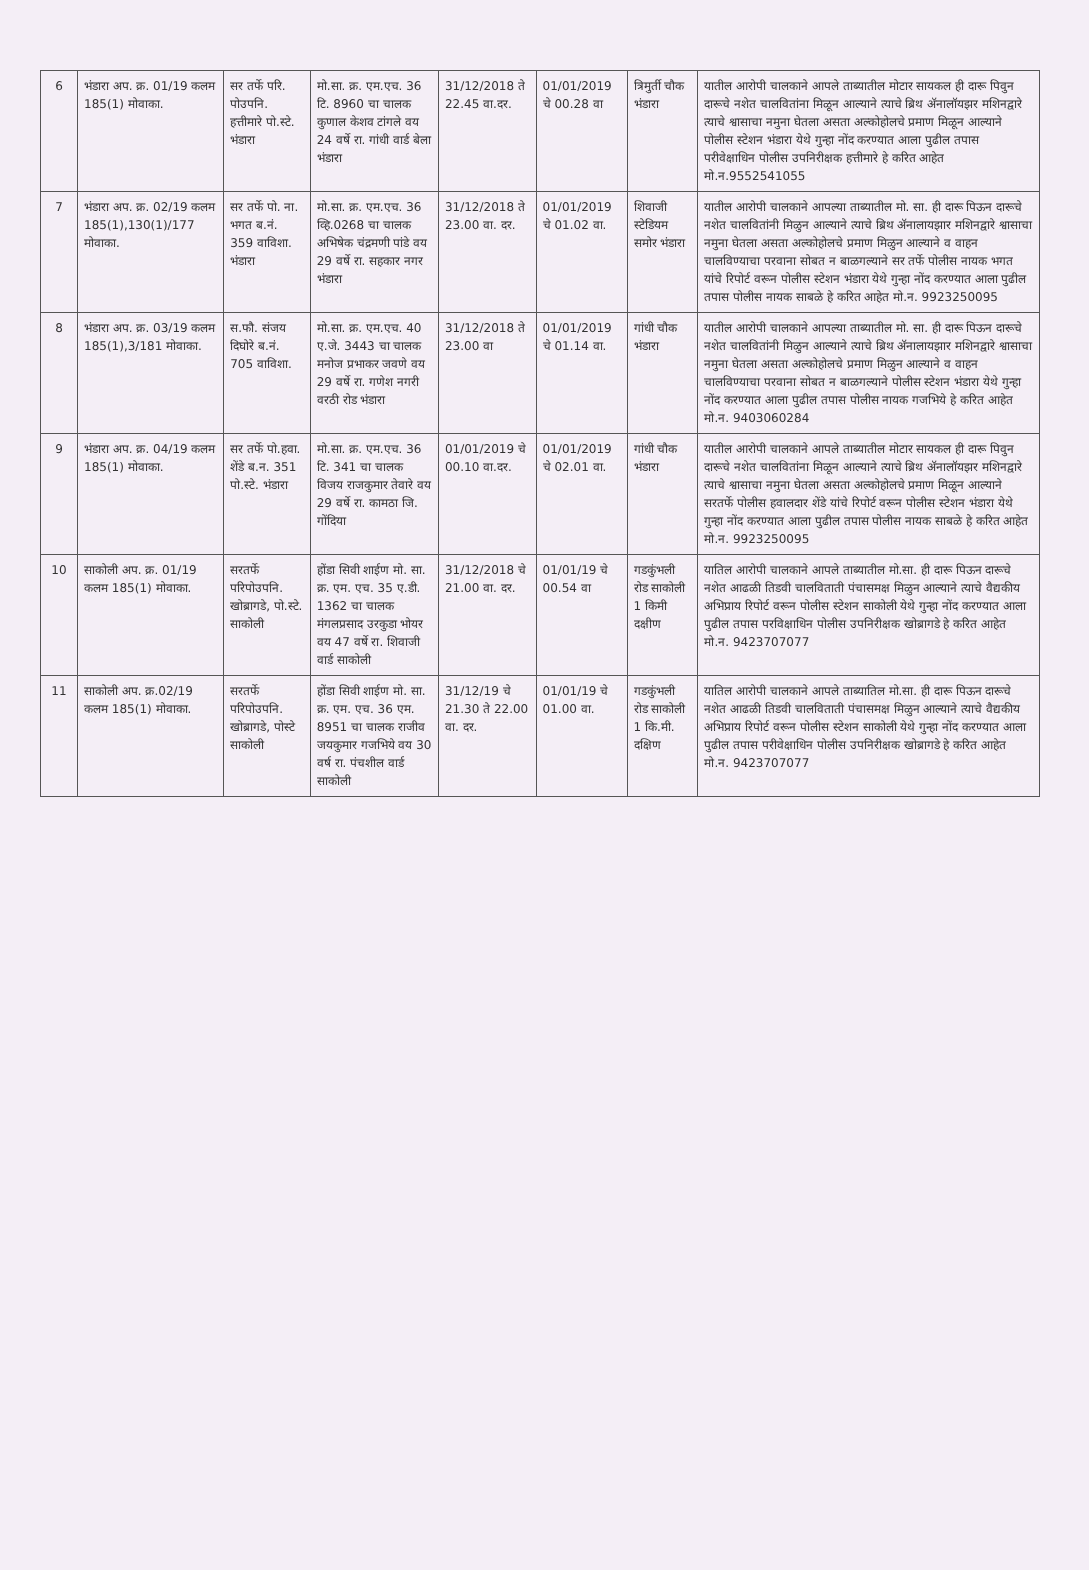| 6 | भंडारा अप. क्र. 01/19 कलम 185(1) मोवाका. | सर तर्फे परि. पोउपनि. हत्तीमारे पो.स्टे. भंडारा | मो.सा. क्र. एम.एच. 36 टि. 8960 चा चालक कुणाल केशव टांगले वय 24 वर्षे रा. गांधी वार्ड बेला भंडारा | 31/12/2018 ते 22.45 वा.दर. | 01/01/2019 चे 00.28 वा | त्रिमुर्ती चौक भंडारा | यातील आरोपी चालकाने आपले ताब्यातील मोटार सायकल ही दारू पिवुन दारूचे नशेत चालवितांना मिळून आल्याने त्याचे ब्रिथ ॲनालॉयझर मशिनद्वारे त्याचे श्वासाचा नमुना घेतला असता अल्कोहोलचे प्रमाण मिळून आल्याने पोलीस स्टेशन भंडारा येथे गुन्हा नोंद करण्यात आला पुढील तपास परीवेक्षाधिन पोलीस उपनिरीक्षक हत्तीमारे हे करित आहेत मो.न.9552541055 |
| 7 | भंडारा अप. क्र. 02/19 कलम 185(1),130(1)/177 मोवाका. | सर तर्फे पो. ना. भगत ब.नं. 359 वाविशा. भंडारा | मो.सा. क्र. एम.एच. 36 व्हि.0268 चा चालक अभिषेक चंद्रमणी पांडे वय 29 वर्षे रा. सहकार नगर भंडारा | 31/12/2018 ते 23.00 वा. दर. | 01/01/2019 चे 01.02 वा. | शिवाजी स्टेडियम समोर भंडारा | यातील आरोपी चालकाने आपल्या ताब्यातील मो. सा. ही दारू पिऊन दारूचे नशेत चालवितांनी मिळुन आल्याने त्याचे ब्रिथ ॲनालायझार मशिनद्वारे श्वासाचा नमुना घेतला असता अल्कोहोलचे प्रमाण मिळुन आल्याने व वाहन चालविण्याचा परवाना सोबत न बाळगल्याने सर तर्फे पोलीस नायक भगत यांचे रिपोर्ट वरून पोलीस स्टेशन भंडारा येथे गुन्हा नोंद करण्यात आला पुढील तपास पोलीस नायक साबळे हे करित आहेत मो.न. 9923250095 |
| 8 | भंडारा अप. क्र. 03/19 कलम 185(1),3/181 मोवाका. | स.फौ. संजय दिघोरे ब.नं. 705 वाविशा. | मो.सा. क्र. एम.एच. 40 ए.जे. 3443 चा चालक मनोज प्रभाकर जवणे वय 29 वर्षे रा. गणेश नगरी वरठी रोड भंडारा | 31/12/2018 ते 23.00 वा | 01/01/2019 चे 01.14 वा. | गांधी चौक भंडारा | यातील आरोपी चालकाने आपल्या ताब्यातील मो. सा. ही दारू पिऊन दारूचे नशेत चालवितांनी मिळुन आल्याने त्याचे ब्रिथ ॲनालायझार मशिनद्वारे श्वासाचा नमुना घेतला असता अल्कोहोलचे प्रमाण मिळुन आल्याने व वाहन चालविण्याचा परवाना सोबत न बाळगल्याने पोलीस स्टेशन भंडारा येथे गुन्हा नोंद करण्यात आला पुढील तपास पोलीस नायक गजभिये हे करित आहेत मो.न. 9403060284 |
| 9 | भंडारा अप. क्र. 04/19 कलम 185(1) मोवाका. | सर तर्फे पो.हवा. शेंडे ब.न. 351 पो.स्टे. भंडारा | मो.सा. क्र. एम.एच. 36 टि. 341 चा चालक विजय राजकुमार तेवारे वय 29 वर्षे रा. कामठा जि. गोंदिया | 01/01/2019 चे 00.10 वा.दर. | 01/01/2019 चे 02.01 वा. | गांधी चौक भंडारा | यातील आरोपी चालकाने आपले ताब्यातील मोटार सायकल ही दारू पिवुन दारूचे नशेत चालवितांना मिळून आल्याने त्याचे ब्रिथ ॲनालॉयझर मशिनद्वारे त्याचे श्वासाचा नमुना घेतला असता अल्कोहोलचे प्रमाण मिळून आल्याने सरतर्फे पोलीस हवालदार शेंडे यांचे रिपोर्ट वरून पोलीस स्टेशन भंडारा येथे गुन्हा नोंद करण्यात आला पुढील तपास पोलीस नायक साबळे हे करित आहेत मो.न. 9923250095 |
| 10 | साकोली अप. क्र. 01/19 कलम 185(1) मोवाका. | सरतर्फे परिपोउपनि. खोब्रागडे, पो.स्टे. साकोली | होंडा सिवी शाईण मो. सा. क्र. एम. एच. 35 ए.डी. 1362 चा चालक मंगलप्रसाद उरकुडा भोयर वय 47 वर्षे रा. शिवाजी वार्ड साकोली | 31/12/2018 चे 21.00 वा. दर. | 01/01/19 चे 00.54 वा | गडकुंभली रोड साकोली 1 किमी दक्षीण | यातिल आरोपी चालकाने आपले ताब्यातील मो.सा. ही दारू पिऊन दारूचे नशेत आढळी तिडवी चालविताती पंचासमक्ष मिळुन आल्याने त्याचे वैद्यकीय अभिप्राय रिपोर्ट वरून पोलीस स्टेशन साकोली येथे गुन्हा नोंद करण्यात आला पुढील तपास परविक्षाधिन पोलीस उपनिरीक्षक खोब्रागडे हे करित आहेत मो.न. 9423707077 |
| 11 | साकोली अप. क्र.02/19 कलम 185(1) मोवाका. | सरतर्फे परिपोउपनि. खोब्रागडे, पोस्टे साकोली | होंडा सिवी शाईण मो. सा. क्र. एम. एच. 36 एम. 8951 चा चालक राजीव जयकुमार गजभिये वय 30 वर्ष रा. पंचशील वार्ड साकोली | 31/12/19 चे 21.30 ते 22.00 वा. दर. | 01/01/19 चे 01.00 वा. | गडकुंभली रोड साकोली 1 कि.मी. दक्षिण | यातिल आरोपी चालकाने आपले ताब्यातिल मो.सा. ही दारू पिऊन दारूचे नशेत आढळी तिडवी चालविताती पंचासमक्ष मिळुन आल्याने त्याचे वैद्यकीय अभिप्राय रिपोर्ट वरून पोलीस स्टेशन साकोली येथे गुन्हा नोंद करण्यात आला पुढील तपास परीवेक्षाधिन पोलीस उपनिरीक्षक खोब्रागडे हे करित आहेत मो.न. 9423707077 |